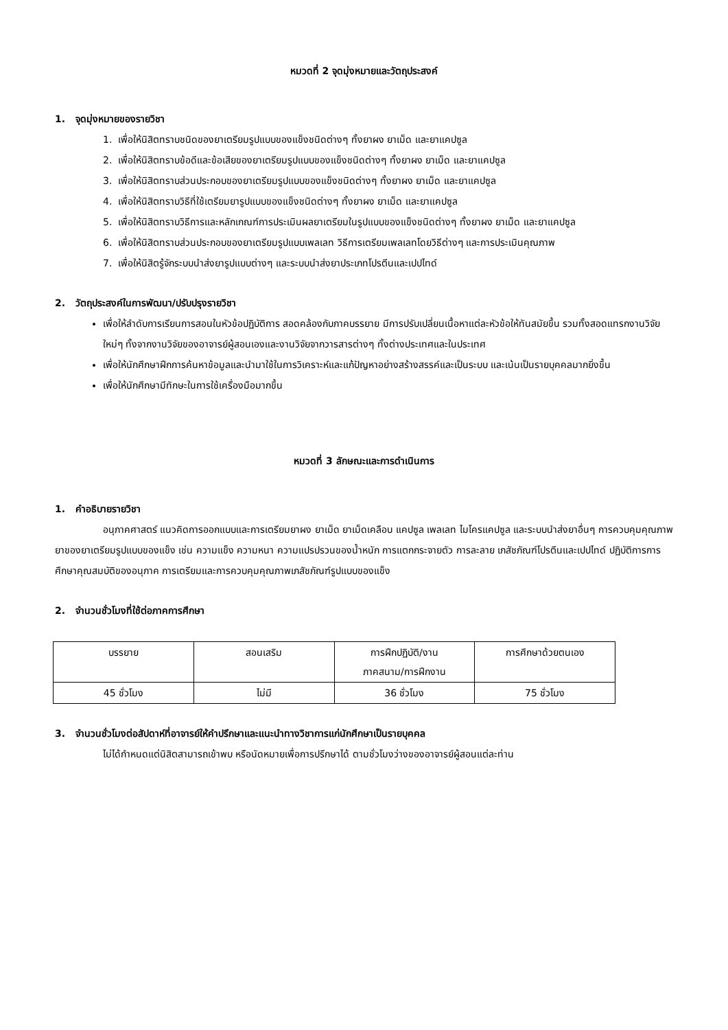หมวดที่ 2 จุดมุ่งหมายและวัตถุประสงค์
1. จุดมุ่งหมายของรายวิชา
1. เพื่อให้นิสิตทราบชนิดของยาเตรียมรูปแบบของแข็งชนิดต่างๆ ทั้งยาผง ยาเม็ด และยาแคปซูล
2. เพื่อให้นิสิตทราบข้อดีและข้อเสียของยาเตรียมรูปแบบของแข็งชนิดต่างๆ ทั้งยาผง ยาเม็ด และยาแคปซูล
3. เพื่อให้นิสิตทราบส่วนประกอบของยาเตรียมรูปแบบของแข็งชนิดต่างๆ ทั้งยาผง ยาเม็ด และยาแคปซูล
4. เพื่อให้นิสิตทราบวิธีที่ใช้เตรียมยารูปแบบของแข็งชนิดต่างๆ ทั้งยาผง ยาเม็ด และยาแคปซูล
5. เพื่อให้นิสิตทราบวิธีการและหลักเกณฑ์การประเมินผลยาเตรียมในรูปแบบของแข็งชนิดต่างๆ ทั้งยาผง ยาเม็ด และยาแคปซูล
6. เพื่อให้นิสิตทราบส่วนประกอบของยาเตรียมรูปแบบเพลเลท วิธีการเตรียมเพลเลทโดยวิธีต่างๆ และการประเมินคุณภาพ
7. เพื่อให้นิสิตรู้จักระบบนำส่งยารูปแบบต่างๆ และระบบนำส่งยาประเภทโปรตีนและเปปไทด์
2. วัตถุประสงค์ในการพัฒนา/ปรับปรุงรายวิชา
เพื่อให้ลำดับการเรียนการสอนในหัวข้อปฏิบัติการ สอดคล้องกับภาคบรรยาย มีการปรับเปลี่ยนเนื้อหาแต่ละหัวข้อให้ทันสมัยขึ้น รวมทั้งสอดแทรกงานวิจัยใหม่ๆ ทั้งจากงานวิจัยของอาจารย์ผู้สอนเองและงานวิจัยจากวารสารต่างๆ ทั้งต่างประเทศและในประเทศ
เพื่อให้นักศึกษาฝึกการค้นหาข้อมูลและนำมาใช้ในการวิเคราะห์และแก้ปัญหาอย่างสร้างสรรค์และเป็นระบบ และเน้นเป็นรายบุคคลมากยิ่งขึ้น
เพื่อให้นักศึกษามีทักษะในการใช้เครื่องมือมากขึ้น
หมวดที่ 3 ลักษณะและการดำเนินการ
1. คำอธิบายรายวิชา
อนุภาคศาสตร์ แนวคิดการออกแบบและการเตรียมยาผง ยาเม็ด ยาเม็ดเคลือบ แคปซูล เพลเลท ไมโครแคปซูล และระบบนำส่งยาอื่นๆ การควบคุมคุณภาพยาของยาเตรียมรูปแบบของแข็ง เช่น ความแข็ง ความหนา ความแปรปรวนของน้ำหนัก การแตกกระจายตัว การละลาย เภสัชภัณฑ์โปรตีนและเปปไทด์ ปฏิบัติการการศึกษาคุณสมบัติของอนุภาค การเตรียมและการควบคุมคุณภาพเภสัชภัณฑ์รูปแบบของแข็ง
2. จำนวนชั่วโมงที่ใช้ต่อภาคการศึกษา
| บรรยาย | สอนเสริม | การฝึกปฏิบัติ/งาน ภาคสนาม/การฝึกงาน | การศึกษาด้วยตนเอง |
| 45 ชั่วโมง | ไม่มี | 36 ชั่วโมง | 75 ชั่วโมง |
3. จำนวนชั่วโมงต่อสัปดาห์ที่อาจารย์ให้คำปรึกษาและแนะนำทางวิชาการแก่นักศึกษาเป็นรายบุคคล
ไม่ได้กำหนดแต่นิสิตสามารถเข้าพบ หรือนัดหมายเพื่อการปรึกษาได้ ตามชั่วโมงว่างของอาจารย์ผู้สอนแต่ละท่าน